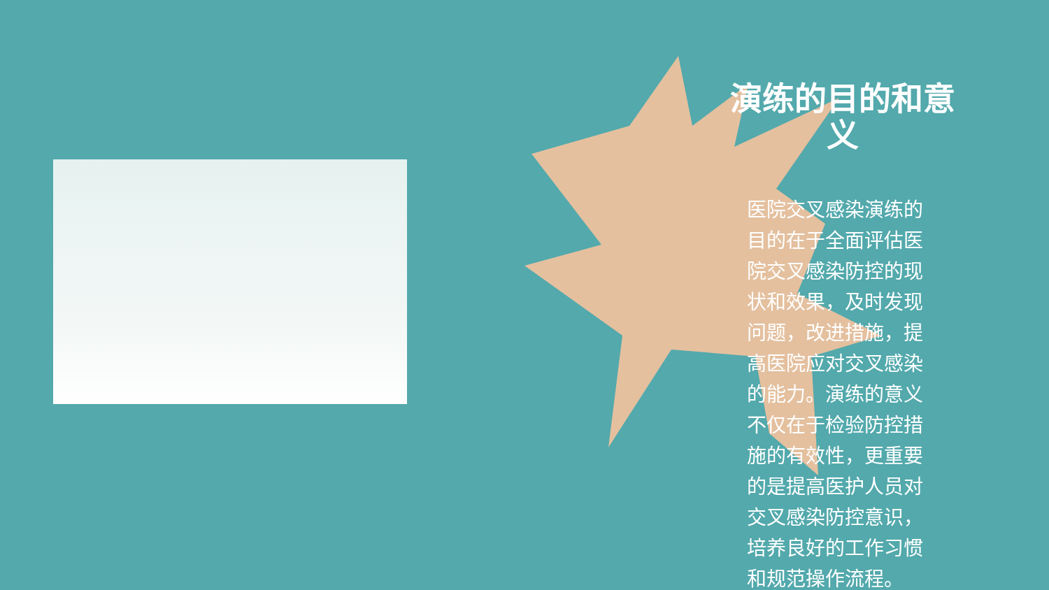演练的目的和意义
医院交叉感染演练的目的在于全面评估医院交叉感染防控的现状和效果，及时发现问题，改进措施，提高医院应对交叉感染的能力。演练的意义不仅在于检验防控措施的有效性，更重要的是提高医护人员对交叉感染防控意识，培养良好的工作习惯和规范操作流程。